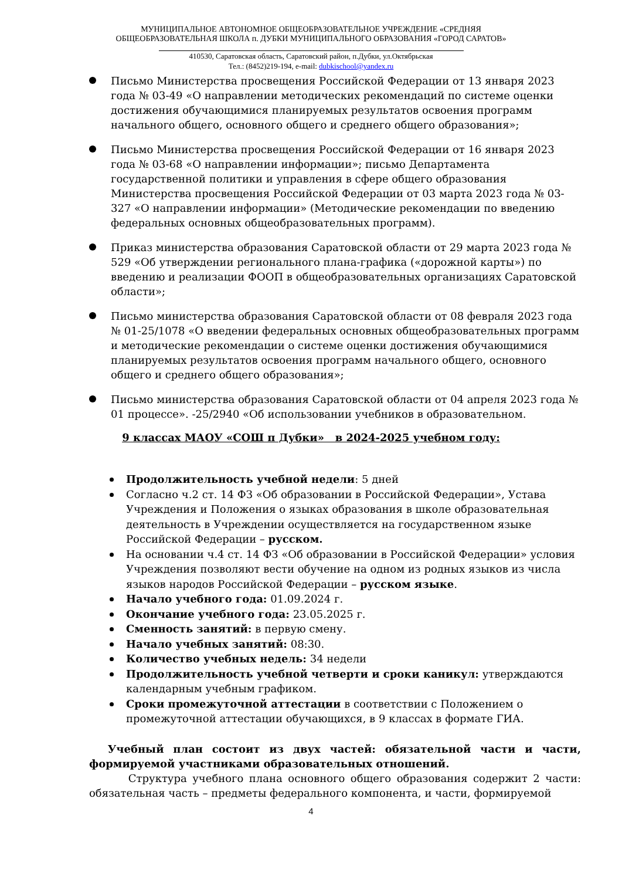МУНИЦИПАЛЬНОЕ АВТОНОМНОЕ ОБЩЕОБРАЗОВАТЕЛЬНОЕ УЧРЕЖДЕНИЕ «СРЕДНЯЯ
ОБЩЕОБРАЗОВАТЕЛЬНАЯ ШКОЛА п. ДУБКИ МУНИЦИПАЛЬНОГО ОБРАЗОВАНИЯ «ГОРОД САРАТОВ»
410530, Саратовская область, Саратовский район, п.Дубки, ул.Октябрьская
Тел.: (8452)219-194, e-mail: dubkischool@yandex.ru
Письмо Министерства просвещения Российской Федерации от 13 января 2023 года № 03-49 «О направлении методических рекомендаций по системе оценки достижения обучающимися планируемых результатов освоения программ начального общего, основного общего и среднего общего образования»;
Письмо Министерства просвещения Российской Федерации от 16 января 2023 года № 03-68 «О направлении информации»; письмо Департамента государственной политики и управления в сфере общего образования Министерства просвещения Российской Федерации от 03 марта 2023 года № 03-327 «О направлении информации» (Методические рекомендации по введению федеральных основных общеобразовательных программ).
Приказ министерства образования Саратовской области от 29 марта 2023 года № 529 «Об утверждении регионального плана-графика («дорожной карты») по введению и реализации ФООП в общеобразовательных организациях Саратовской области»;
Письмо министерства образования Саратовской области от 08 февраля 2023 года № 01-25/1078 «О введении федеральных основных общеобразовательных программ и методические рекомендации о системе оценки достижения обучающимися планируемых результатов освоения программ начального общего, основного общего и среднего общего образования»;
Письмо министерства образования Саратовской области от 04 апреля 2023 года № 01 процессе». -25/2940 «Об использовании учебников в образовательном.
9 классах МАОУ «СОШ п Дубки» в 2024-2025 учебном году:
Продолжительность учебной недели: 5 дней
Согласно ч.2 ст. 14 ФЗ «Об образовании в Российской Федерации», Устава Учреждения и Положения о языках образования в школе образовательная деятельность в Учреждении осуществляется на государственном языке Российской Федерации – русском.
На основании ч.4 ст. 14 ФЗ «Об образовании в Российской Федерации» условия Учреждения позволяют вести обучение на одном из родных языков из числа языков народов Российской Федерации – русском языке.
Начало учебного года: 01.09.2024 г.
Окончание учебного года: 23.05.2025 г.
Сменность занятий: в первую смену.
Начало учебных занятий: 08:30.
Количество учебных недель: 34 недели
Продолжительность учебной четверти и сроки каникул: утверждаются календарным учебным графиком.
Сроки промежуточной аттестации в соответствии с Положением о промежуточной аттестации обучающихся, в 9 классах в формате ГИА.
Учебный план состоит из двух частей: обязательной части и части, формируемой участниками образовательных отношений.
Структура учебного плана основного общего образования содержит 2 части: обязательная часть – предметы федерального компонента, и части, формируемой
4